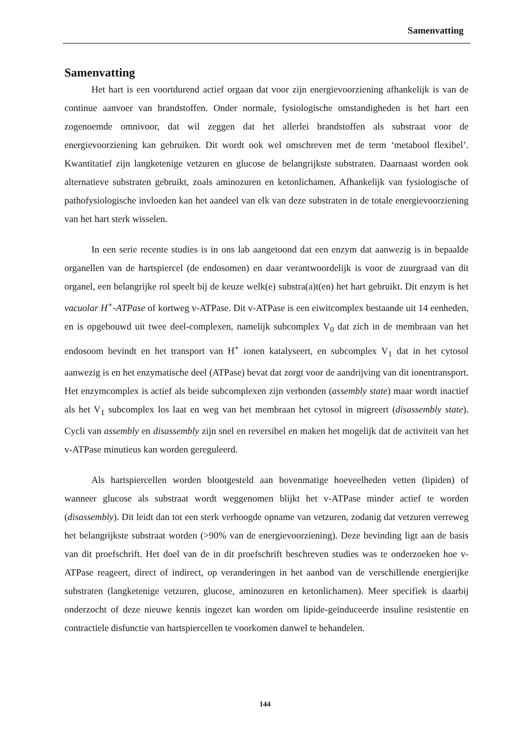Samenvatting
Samenvatting
Het hart is een voortdurend actief orgaan dat voor zijn energievoorziening afhankelijk is van de continue aanvoer van brandstoffen. Onder normale, fysiologische omstandigheden is het hart een zogenoemde omnivoor, dat wil zeggen dat het allerlei brandstoffen als substraat voor de energievoorziening kan gebruiken. Dit wordt ook wel omschreven met de term ‘metabool flexibel’. Kwantitatief zijn langketenige vetzuren en glucose de belangrijkste substraten. Daarnaast worden ook alternatieve substraten gebruikt, zoals aminozuren en ketonlichamen. Afhankelijk van fysiologische of pathofysiologische invloeden kan het aandeel van elk van deze substraten in de totale energievoorziening van het hart sterk wisselen.
In een serie recente studies is in ons lab aangetoond dat een enzym dat aanwezig is in bepaalde organellen van de hartspiercel (de endosomen) en daar verantwoordelijk is voor de zuurgraad van dit organel, een belangrijke rol speelt bij de keuze welk(e) substra(a)t(en) het hart gebruikt. Dit enzym is het vacuolar H<sup>+</sup>-ATPase of kortweg v-ATPase. Dit v-ATPase is een eiwitcomplex bestaande uit 14 eenheden, en is opgebouwd uit twee deel-complexen, namelijk subcomplex V<sub>0</sub> dat zich in de membraan van het endosoom bevindt en het transport van H<sup>+</sup> ionen katalyseert, en subcomplex V<sub>1</sub> dat in het cytosol aanwezig is en het enzymatische deel (ATPase) bevat dat zorgt voor de aandrijving van dit ionentransport. Het enzymcomplex is actief als beide subcomplexen zijn verbonden (assembly state) maar wordt inactief als het V<sub>1</sub> subcomplex los laat en weg van het membraan het cytosol in migreert (disassembly state). Cycli van assembly en disassembly zijn snel en reversibel en maken het mogelijk dat de activiteit van het v-ATPase minutieus kan worden gereguleerd.
Als hartspiercellen worden blootgesteld aan bovenmatige hoeveelheden vetten (lipiden) of wanneer glucose als substraat wordt weggenomen blijkt het v-ATPase minder actief te worden (disassembly). Dit leidt dan tot een sterk verhoogde opname van vetzuren, zodanig dat vetzuren verreweg het belangrijkste substraat worden (>90% van de energievoorziening). Deze bevinding ligt aan de basis van dit proefschrift. Het doel van de in dit proefschrift beschreven studies was te onderzoeken hoe v-ATPase reageert, direct of indirect, op veranderingen in het aanbod van de verschillende energierijke substraten (langketenige vetzuren, glucose, aminozuren en ketonlichamen). Meer specifiek is daarbij onderzocht of deze nieuwe kennis ingezet kan worden om lipide-geïnduceerde insuline resistentie en contractiele disfunctie van hartspiercellen te voorkomen danwel te behandelen.
144